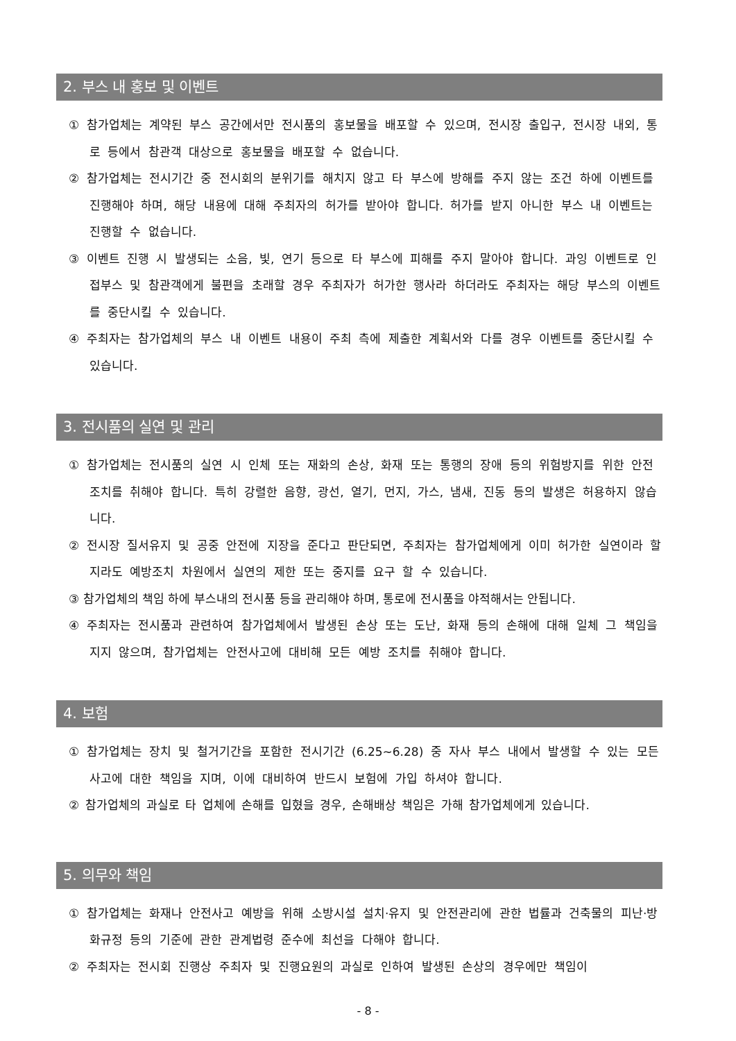2. 부스 내 홍보 및 이벤트
① 참가업체는 계약된 부스 공간에서만 전시품의 홍보물을 배포할 수 있으며, 전시장 출입구, 전시장 내외, 통로 등에서 참관객 대상으로 홍보물을 배포할 수 없습니다.
② 참가업체는 전시기간 중 전시회의 분위기를 해치지 않고 타 부스에 방해를 주지 않는 조건 하에 이벤트를 진행해야 하며, 해당 내용에 대해 주최자의 허가를 받아야 합니다. 허가를 받지 아니한 부스 내 이벤트는 진행할 수 없습니다.
③ 이벤트 진행 시 발생되는 소음, 빛, 연기 등으로 타 부스에 피해를 주지 말아야 합니다. 과잉 이벤트로 인접부스 및 참관객에게 불편을 초래할 경우 주최자가 허가한 행사라 하더라도 주최자는 해당 부스의 이벤트를 중단시킬 수 있습니다.
④ 주최자는 참가업체의 부스 내 이벤트 내용이 주최 측에 제출한 계획서와 다를 경우 이벤트를 중단시킬 수 있습니다.
3. 전시품의 실연 및 관리
① 참가업체는 전시품의 실연 시 인체 또는 재화의 손상, 화재 또는 통행의 장애 등의 위험방지를 위한 안전조치를 취해야 합니다. 특히 강렬한 음향, 광선, 열기, 먼지, 가스, 냄새, 진동 등의 발생은 허용하지 않습니다.
② 전시장 질서유지 및 공중 안전에 지장을 준다고 판단되면, 주최자는 참가업체에게 이미 허가한 실연이라 할지라도 예방조치 차원에서 실연의 제한 또는 중지를 요구 할 수 있습니다.
③ 참가업체의 책임 하에 부스내의 전시품 등을 관리해야 하며, 통로에 전시품을 야적해서는 안됩니다.
④ 주최자는 전시품과 관련하여 참가업체에서 발생된 손상 또는 도난, 화재 등의 손해에 대해 일체 그 책임을 지지 않으며, 참가업체는 안전사고에 대비해 모든 예방 조치를 취해야 합니다.
4. 보험
① 참가업체는 장치 및 철거기간을 포함한 전시기간 (6.25~6.28) 중 자사 부스 내에서 발생할 수 있는 모든 사고에 대한 책임을 지며, 이에 대비하여 반드시 보험에 가입 하셔야 합니다.
② 참가업체의 과실로 타 업체에 손해를 입혔을 경우, 손해배상 책임은 가해 참가업체에게 있습니다.
5. 의무와 책임
① 참가업체는 화재나 안전사고 예방을 위해 소방시설 설치·유지 및 안전관리에 관한 법률과 건축물의 피난·방화규정 등의 기준에 관한 관계법령 준수에 최선을 다해야 합니다.
② 주최자는 전시회 진행상 주최자 및 진행요원의 과실로 인하여 발생된 손상의 경우에만 책임이
- 8 -